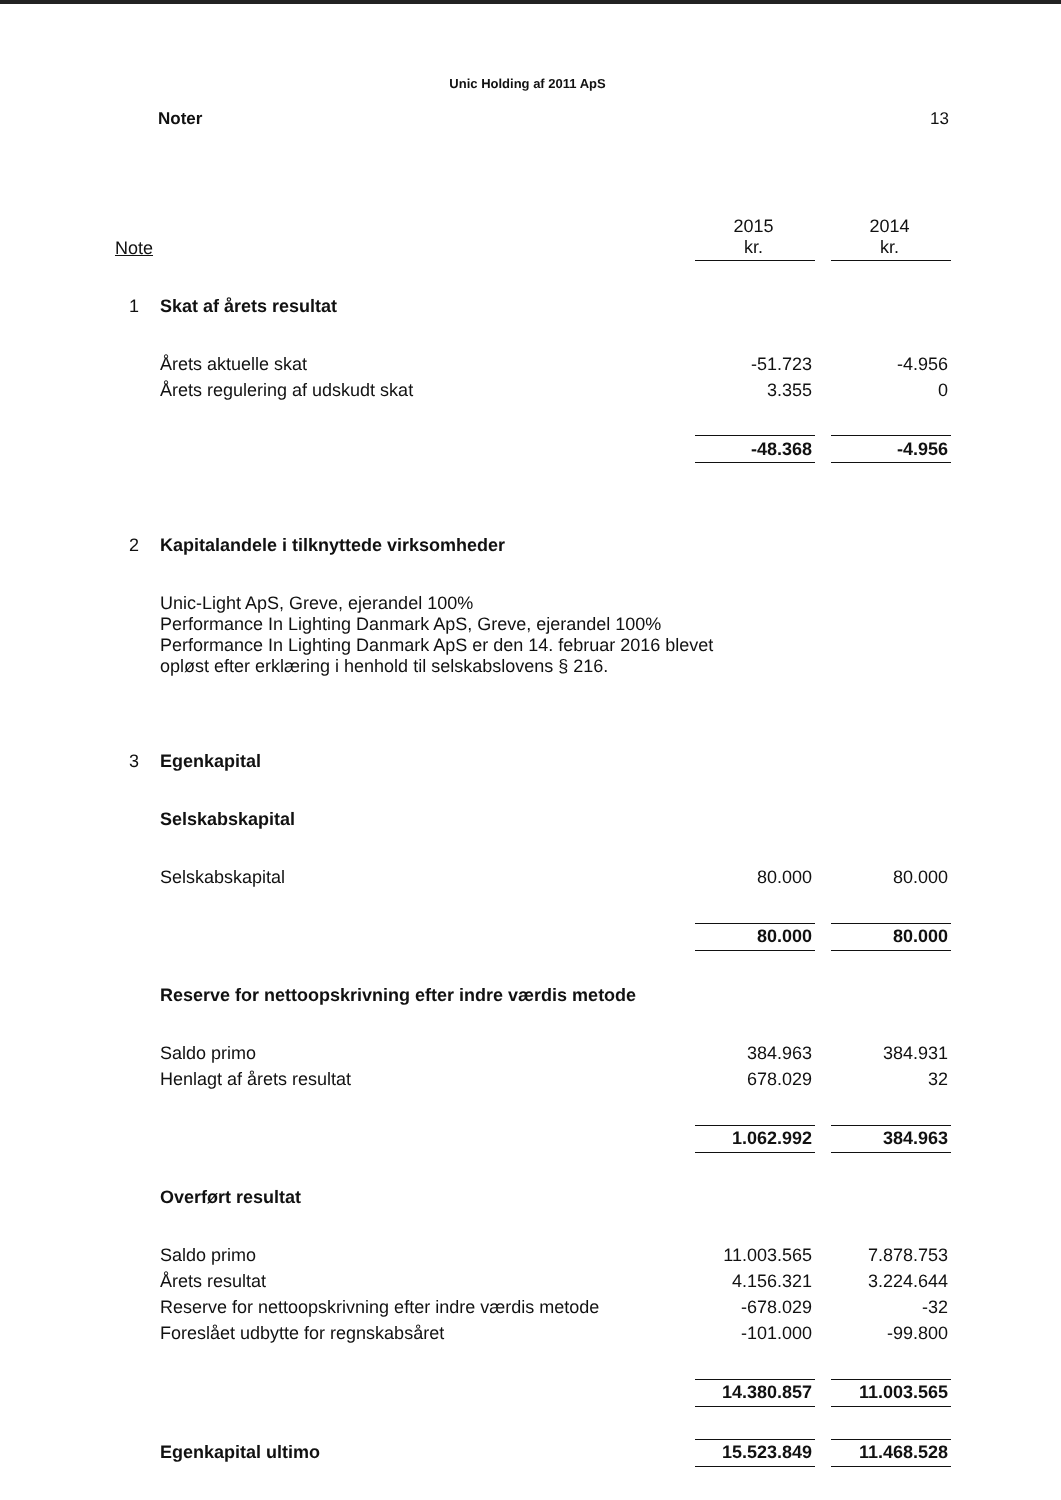Unic Holding af 2011 ApS
Noter 13
| Note | | 2015 kr. | | 2014 kr. |
| 1 | Skat af årets resultat | | | |
| | Årets aktuelle skat | -51.723 | | -4.956 |
| | Årets regulering af udskudt skat | 3.355 | | 0 |
| | | -48.368 | | -4.956 |
| 2 | Kapitalandele i tilknyttede virksomheder | | | |
| | Unic-Light ApS, Greve, ejerandel 100% Performance In Lighting Danmark ApS, Greve, ejerandel 100% Performance In Lighting Danmark ApS er den 14. februar 2016 blevet opløst efter erklæring i henhold til selskabslovens § 216. | | | |
| 3 | Egenkapital | | | |
| | Selskabskapital | | | |
| | Selskabskapital | 80.000 | | 80.000 |
| | | 80.000 | | 80.000 |
| | Reserve for nettoopskrivning efter indre værdis metode | | | |
| | Saldo primo | 384.963 | | 384.931 |
| | Henlagt af årets resultat | 678.029 | | 32 |
| | | 1.062.992 | | 384.963 |
| | Overført resultat | | | |
| | Saldo primo | 11.003.565 | | 7.878.753 |
| | Årets resultat | 4.156.321 | | 3.224.644 |
| | Reserve for nettoopskrivning efter indre værdis metode | -678.029 | | -32 |
| | Foreslået udbytte for regnskabsåret | -101.000 | | -99.800 |
| | | 14.380.857 | | 11.003.565 |
| | Egenkapital ultimo | 15.523.849 | | 11.468.528 |